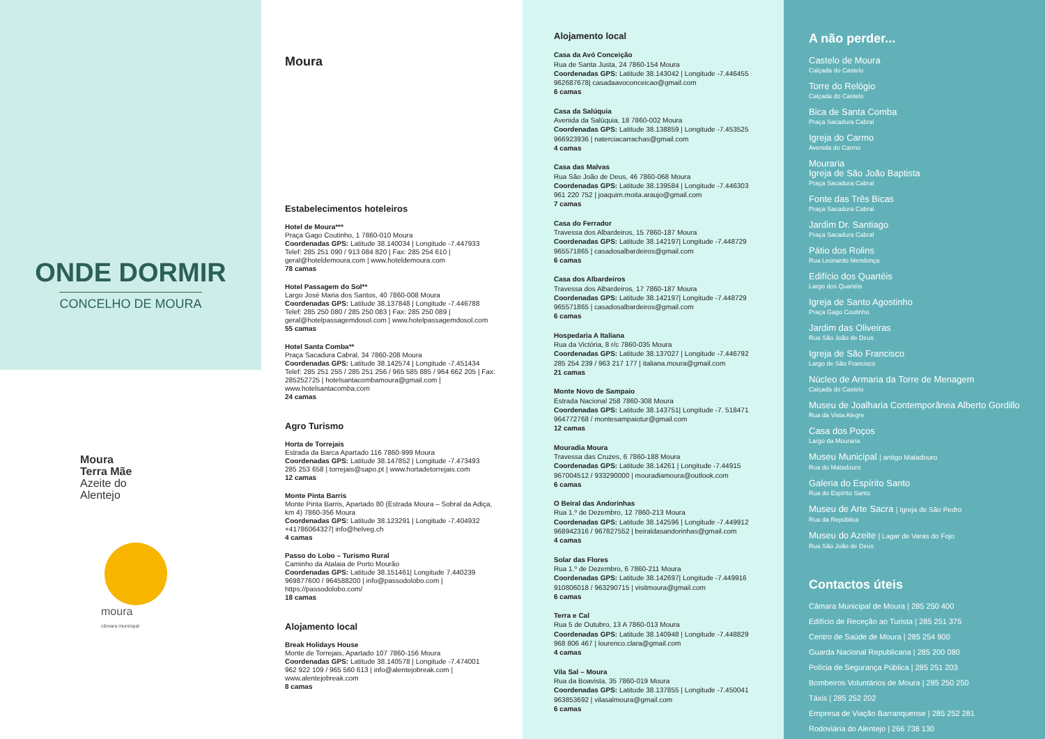ONDE DORMIR
CONCELHO DE MOURA
Moura
Terra Mãe
Azeite do
Alentejo
moura
câmara municipal
Moura
Estabelecimentos hoteleiros
Hotel de Moura***
Praça Gago Coutinho, 1 7860-010 Moura
Coordenadas GPS: Latitude 38.140034 | Longitude -7.447933
Telef: 285 251 090 / 913 084 820 | Fax: 285 254 610 | geral@hoteldemoura.com | www.hoteldemoura.com
78 camas
Hotel Passagem do Sol**
Largo José Maria dos Santos, 40 7860-008 Moura
Coordenadas GPS: Latitude 38.137848 | Longitude -7.446788
Telef: 285 250 080 / 285 250 083 | Fax: 285 250 089 | geral@hotelpassagemdosol.com | www.hotelpassagemdosol.com
55 camas
Hotel Santa Comba**
Praça Sacadura Cabral, 34 7860-208 Moura
Coordenadas GPS: Latitude 38.142574 | Longitude -7.451434
Telef: 285 251 255 / 285 251 256 / 965 585 885 / 964 662 205 | Fax: 285252725 | hotelsantacombamoura@gmail.com | www.hotelsantacomba.com
24 camas
Agro Turismo
Horta de Torrejais
Estrada da Barca Apartado 116 7860-999 Moura
Coordenadas GPS: Latitude 38.147852 | Longitude -7.473493
285 253 658 | torrejais@sapo.pt | www.hortadetorrejais.com
12 camas
Monte Pinta Barris
Monte Pinta Barris, Apartado 80 (Estrada Moura – Sobral da Adiça, km 4) 7860-356 Moura
Coordenadas GPS: Latitude 38.123291 | Longitude -7.404932
+41786064327| info@helveg.ch
4 camas
Passo do Lobo – Turismo Rural
Caminho da Atalaia de Porto Mourão
Coordenadas GPS: Latitude 38.151461| Longitude 7.440239
969877600 / 964588200 | info@passodolobo.com | https://passodolobo.com/
18 camas
Alojamento local
Break Holidays House
Monte de Torrejais, Apartado 107 7860-156 Moura
Coordenadas GPS: Latitude 38.140578 | Longitude -7.474001
962 922 109 / 965 560 613 | info@alentejobreak.com | www.alentejobreak.com
8 camas
Alojamento local
Casa da Avó Conceição
Rua de Santa Justa, 24 7860-154 Moura
Coordenadas GPS: Latitude 38.143042 | Longitude -7.446455
962687678| casadaavoconceicao@gmail.com
6 camas
Casa da Salúquia
Avenida da Salúquia, 18 7860-002 Moura
Coordenadas GPS: Latitude 38.138859 | Longitude -7.453525
966923936 | naterciacarrachas@gmail.com
4 camas
Casa das Malvas
Rua São João de Deus, 46 7860-068 Moura
Coordenadas GPS: Latitude 38.139584 | Longitude -7.446303
961 220 752 | joaquim.moita.araujo@gmail.com
7 camas
Casa do Ferrador
Travessa dos Albardeiros, 15 7860-187 Moura
Coordenadas GPS: Latitude 38.142197| Longitude -7.448729
965571865 | casadosalbardeiros@gmail.com
6 camas
Casa dos Albardeiros
Travessa dos Albardeiros, 17 7860-187 Moura
Coordenadas GPS: Latitude 38.142197| Longitude -7.448729
965571865 | casadosalbardeiros@gmail.com
6 camas
Hospedaria A Italiana
Rua da Victória, 8 r/c 7860-035 Moura
Coordenadas GPS: Latitude 38.137027 | Longitude -7.446792
285 254 239 / 963 217 177 | italiana.moura@gmail.com
21 camas
Monte Novo de Sampaio
Estrada Nacional 258 7860-308 Moura
Coordenadas GPS: Latitude 38.143751| Longitude -7. 518471
964772768 / montesampaiotur@gmail.com
12 camas
Mouradia Moura
Travessa das Cruzes, 6 7860-188 Moura
Coordenadas GPS: Latitude 38.14261 | Longitude -7.44915
967004512 / 933290000 | mouradiamoura@outlook.com
6 camas
O Beiral das Andorinhas
Rua 1.º de Dezembro, 12 7860-213 Moura
Coordenadas GPS: Latitude 38.142596 | Longitude -7.449912
968942316 / 967827552 | beiraldasandorinhas@gmail.com
4 camas
Solar das Flores
Rua 1.º de Dezembro, 6 7860-211 Moura
Coordenadas GPS: Latitude 38.142697| Longitude -7.449916
910806018 / 963290715 | visitmoura@gmail.com
6 camas
Terra e Cal
Rua 5 de Outubro, 13 A 7860-013 Moura
Coordenadas GPS: Latitude 38.140948 | Longitude -7.448829
968 806 467 | lourenco.clara@gmail.com
4 camas
Vila Sal – Moura
Rua da Boavista, 35 7860-019 Moura
Coordenadas GPS: Latitude 38.137855 | Longitude -7.450041
963853692 | vilasalmoura@gmail.com
6 camas
A não perder...
Castelo de Moura
Calçada do Castelo
Torre do Relógio
Calçada do Castelo
Bica de Santa Comba
Praça Sacadura Cabral
Igreja do Carmo
Avenida do Carmo
Mouraria
Igreja de São João Baptista
Praça Sacadura Cabral
Fonte das Três Bicas
Praça Sacadura Cabral
Jardim Dr. Santiago
Praça Sacadura Cabral
Pátio dos Rolins
Rua Leonardo Mendonça
Edifício dos Quartéis
Largo dos Quartéis
Igreja de Santo Agostinho
Praça Gago Coutinho
Jardim das Oliveiras
Rua São João de Deus
Igreja de São Francisco
Largo de São Francisco
Núcleo de Armaria da Torre de Menagem
Calçada do Castelo
Museu de Joalharia Contemporânea Alberto Gordillo
Rua da Vista Alegre
Casa dos Poços
Largo da Mouraria
Museu Municipal | antigo Matadouro
Rua do Matadouro
Galeria do Espírito Santo
Rua do Espírito Santo
Museu de Arte Sacra | Igreja de São Pedro
Rua da República
Museu do Azeite | Lagar de Varas do Fojo
Rua São João de Deus
Contactos úteis
Câmara Municipal de Moura | 285 250 400
Edifício de Receção ao Turista | 285 251 375
Centro de Saúde de Moura | 285 254 900
Guarda Nacional Republicana | 285 200 080
Polícia de Segurança Pública | 285 251 203
Bombeiros Voluntários de Moura | 285 250 250
Táxis | 285 252 202
Empresa de Viação Barranquense | 285 252 281
Rodoviária do Alentejo | 266 738 130